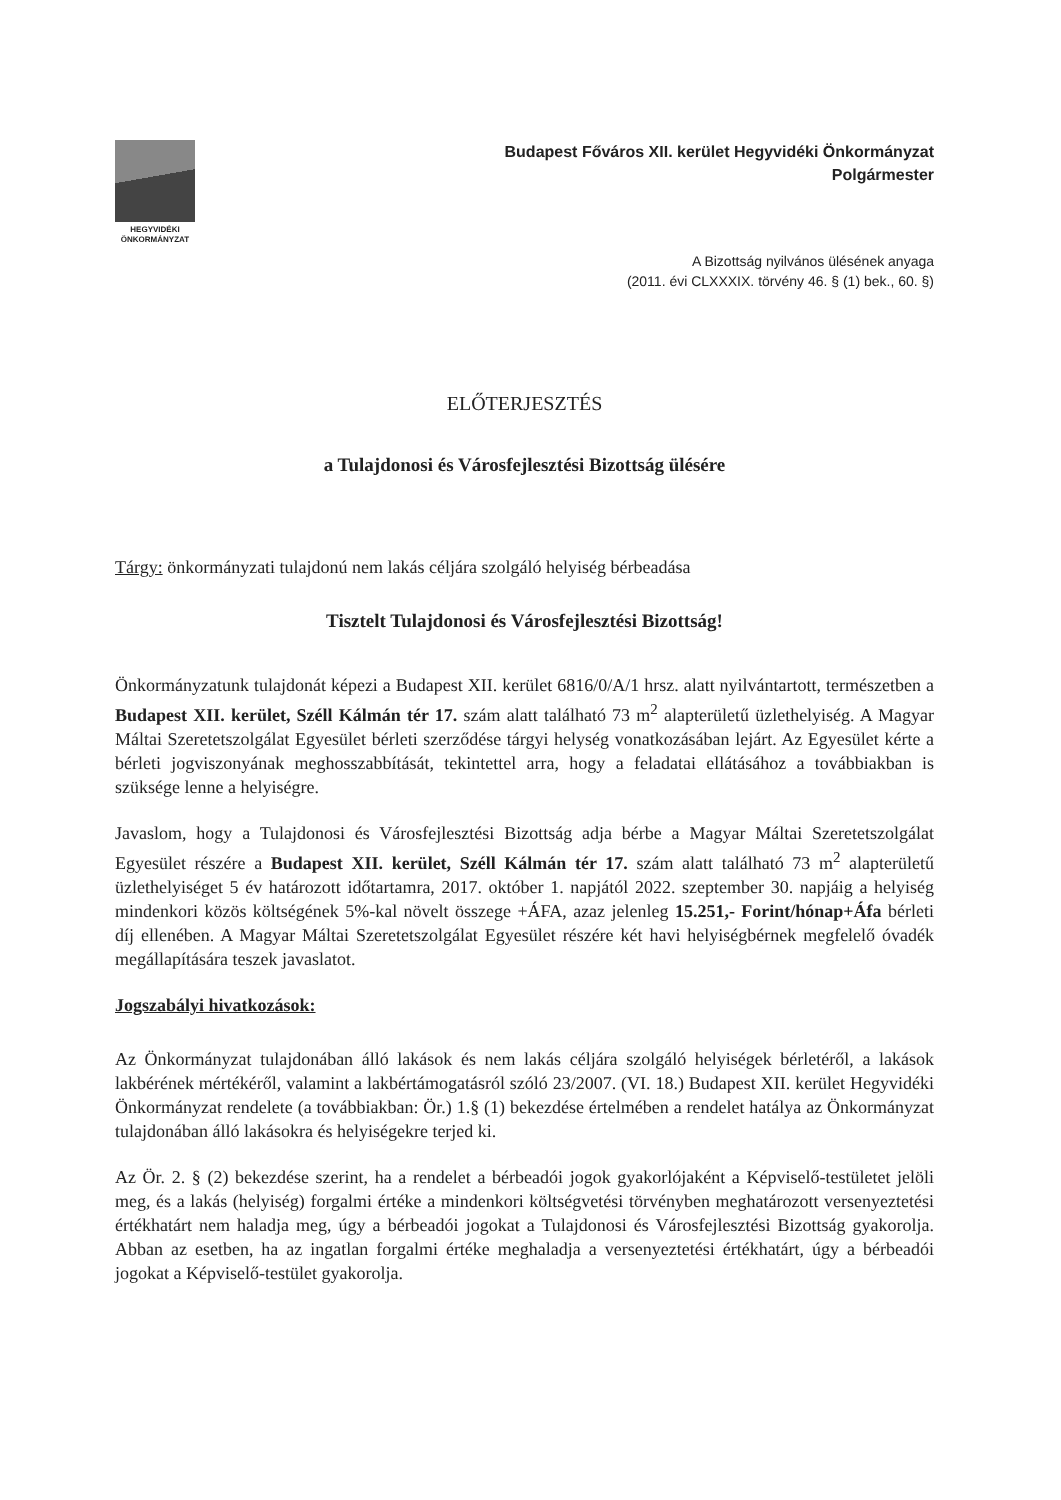HEGYVIDÉKI
ÖNKORMÁNYZAT
Budapest Főváros XII. kerület Hegyvidéki Önkormányzat
Polgármester
A Bizottság nyilvános ülésének anyaga
(2011. évi CLXXXIX. törvény 46. § (1) bek., 60. §)
ELŐTERJESZTÉS
a Tulajdonosi és Városfejlesztési Bizottság ülésére
Tárgy: önkormányzati tulajdonú nem lakás céljára szolgáló helyiség bérbeadása
Tisztelt Tulajdonosi és Városfejlesztési Bizottság!
Önkormányzatunk tulajdonát képezi a Budapest XII. kerület 6816/0/A/1 hrsz. alatt nyilvántartott, természetben a Budapest XII. kerület, Széll Kálmán tér 17. szám alatt található 73 m<sup>2</sup> alapterületű üzlethelyiség. A Magyar Máltai Szeretetszolgálat Egyesület bérleti szerződése tárgyi helység vonatkozásában lejárt. Az Egyesület kérte a bérleti jogviszonyának meghosszabbítását, tekintettel arra, hogy a feladatai ellátásához a továbbiakban is szüksége lenne a helyiségre.
Javaslom, hogy a Tulajdonosi és Városfejlesztési Bizottság adja bérbe a Magyar Máltai Szeretetszolgálat Egyesület részére a Budapest XII. kerület, Széll Kálmán tér 17. szám alatt található 73 m<sup>2</sup> alapterületű üzlethelyiséget 5 év határozott időtartamra, 2017. október 1. napjától 2022. szeptember 30. napjáig a helyiség mindenkori közös költségének 5%-kal növelt összege +ÁFA, azaz jelenleg 15.251,- Forint/hónap+Áfa bérleti díj ellenében. A Magyar Máltai Szeretetszolgálat Egyesület részére két havi helyiségbérnek megfelelő óvadék megállapítására teszek javaslatot.
Jogszabályi hivatkozások:
Az Önkormányzat tulajdonában álló lakások és nem lakás céljára szolgáló helyiségek bérletéről, a lakások lakbérének mértékéről, valamint a lakbértámogatásról szóló 23/2007. (VI. 18.) Budapest XII. kerület Hegyvidéki Önkormányzat rendelete (a továbbiakban: Ör.) 1.§ (1) bekezdése értelmében a rendelet hatálya az Önkormányzat tulajdonában álló lakásokra és helyiségekre terjed ki.
Az Ör. 2. § (2) bekezdése szerint, ha a rendelet a bérbeadói jogok gyakorlójaként a Képviselő-testületet jelöli meg, és a lakás (helyiség) forgalmi értéke a mindenkori költségvetési törvényben meghatározott versenyeztetési értékhatárt nem haladja meg, úgy a bérbeadói jogokat a Tulajdonosi és Városfejlesztési Bizottság gyakorolja. Abban az esetben, ha az ingatlan forgalmi értéke meghaladja a versenyeztetési értékhatárt, úgy a bérbeadói jogokat a Képviselő-testület gyakorolja.